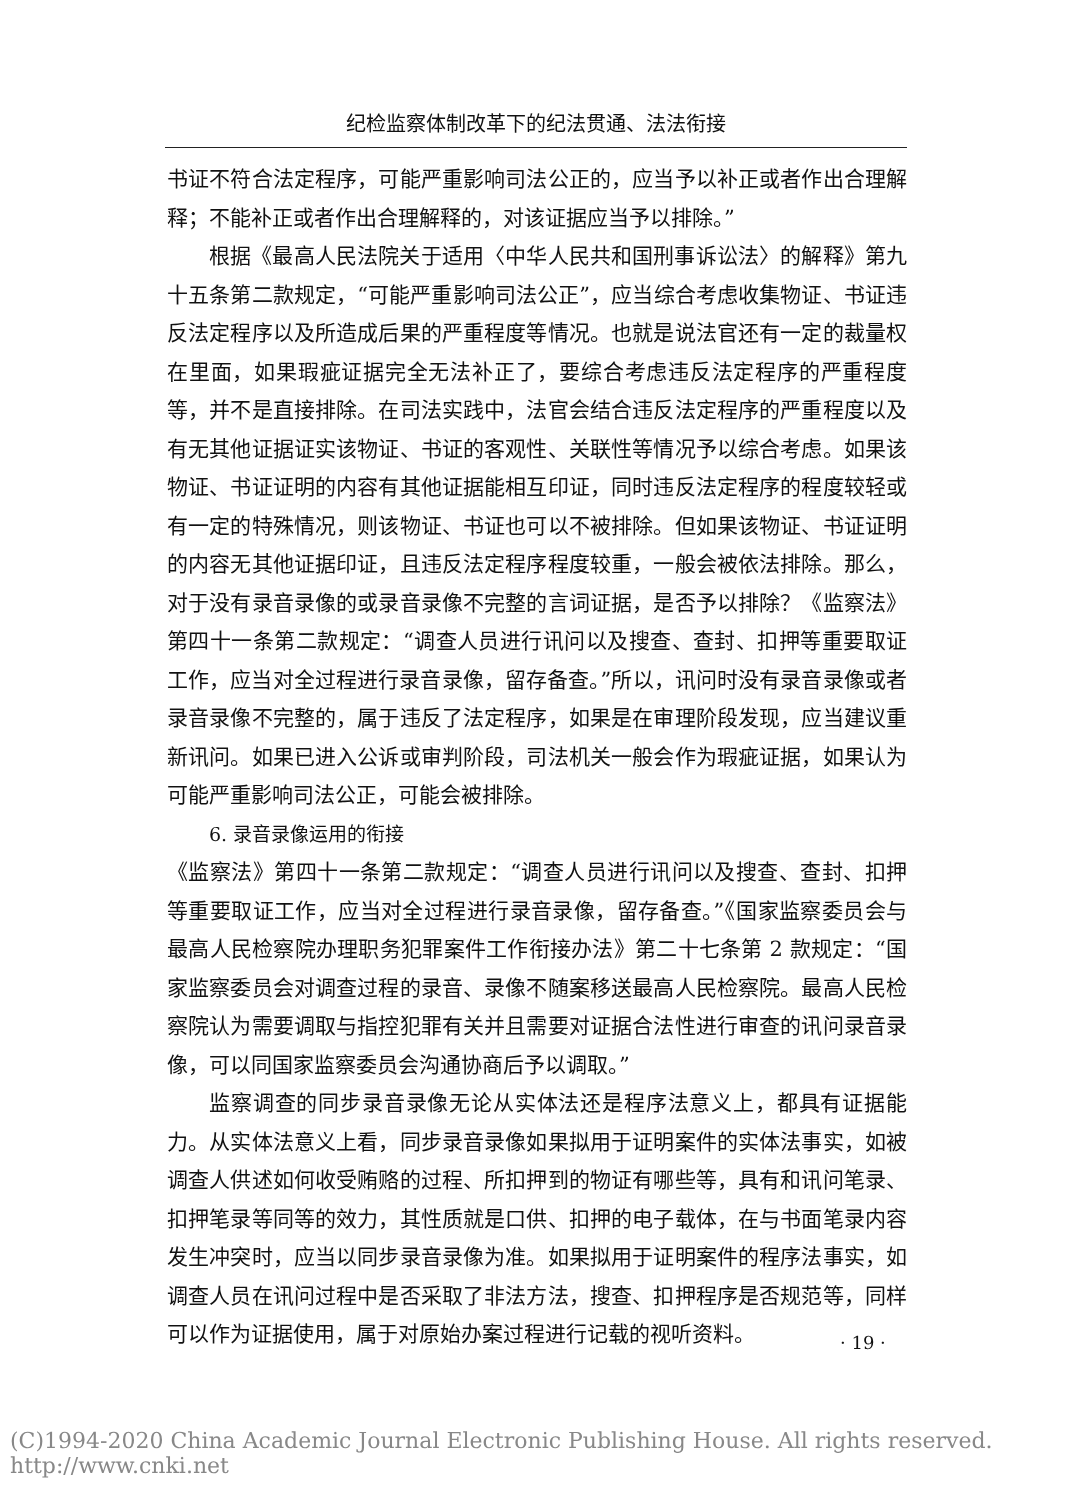纪检监察体制改革下的纪法贯通、法法衔接
书证不符合法定程序，可能严重影响司法公正的，应当予以补正或者作出合理解释；不能补正或者作出合理解释的，对该证据应当予以排除。”
根据《最高人民法院关于适用〈中华人民共和国刑事诉讼法〉的解释》第九十五条第二款规定，“可能严重影响司法公正”，应当综合考虑收集物证、书证违反法定程序以及所造成后果的严重程度等情况。也就是说法官还有一定的裁量权在里面，如果瑕疵证据完全无法补正了，要综合考虑违反法定程序的严重程度等，并不是直接排除。在司法实践中，法官会结合违反法定程序的严重程度以及有无其他证据证实该物证、书证的客观性、关联性等情况予以综合考虑。如果该物证、书证证明的内容有其他证据能相互印证，同时违反法定程序的程度较轻或有一定的特殊情况，则该物证、书证也可以不被排除。但如果该物证、书证证明的内容无其他证据印证，且违反法定程序程度较重，一般会被依法排除。那么，对于没有录音录像的或录音录像不完整的言词证据，是否予以排除？《监察法》第四十一条第二款规定：“调查人员进行讯问以及搜查、查封、扣押等重要取证工作，应当对全过程进行录音录像，留存备查。”所以，讯问时没有录音录像或者录音录像不完整的，属于违反了法定程序，如果是在审理阶段发现，应当建议重新讯问。如果已进入公诉或审判阶段，司法机关一般会作为瑕疵证据，如果认为可能严重影响司法公正，可能会被排除。
6. 录音录像运用的衔接
《监察法》第四十一条第二款规定：“调查人员进行讯问以及搜查、查封、扣押等重要取证工作，应当对全过程进行录音录像，留存备查。”《国家监察委员会与最高人民检察院办理职务犯罪案件工作衔接办法》第二十七条第 2 款规定：“国家监察委员会对调查过程的录音、录像不随案移送最高人民检察院。最高人民检察院认为需要调取与指控犯罪有关并且需要对证据合法性进行审查的讯问录音录像，可以同国家监察委员会沟通协商后予以调取。”
监察调查的同步录音录像无论从实体法还是程序法意义上，都具有证据能力。从实体法意义上看，同步录音录像如果拟用于证明案件的实体法事实，如被调查人供述如何收受贿赂的过程、所扣押到的物证有哪些等，具有和讯问笔录、扣押笔录等同等的效力，其性质就是口供、扣押的电子载体，在与书面笔录内容发生冲突时，应当以同步录音录像为准。如果拟用于证明案件的程序法事实，如调查人员在讯问过程中是否采取了非法方法，搜查、扣押程序是否规范等，同样可以作为证据使用，属于对原始办案过程进行记载的视听资料。
· 19 ·
(C)1994-2020 China Academic Journal Electronic Publishing House. All rights reserved. http://www.cnki.net